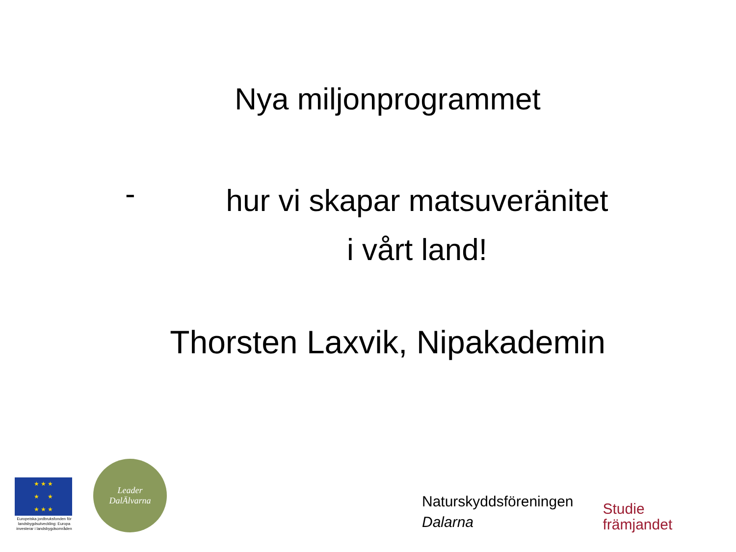Nya miljonprogrammet
-
hur vi skapar matsuveränitet
i vårt land!
Thorsten Laxvik, Nipakademin
★ ★ ★
★ ★
★ ★ ★
Europeiska jordbruksfonden för landsbygdsutveckling: Europa investerar i landsbygdsområden
Leader
DalÄlvarna
Naturskyddsföreningen
Dalarna
Studie
främjandet